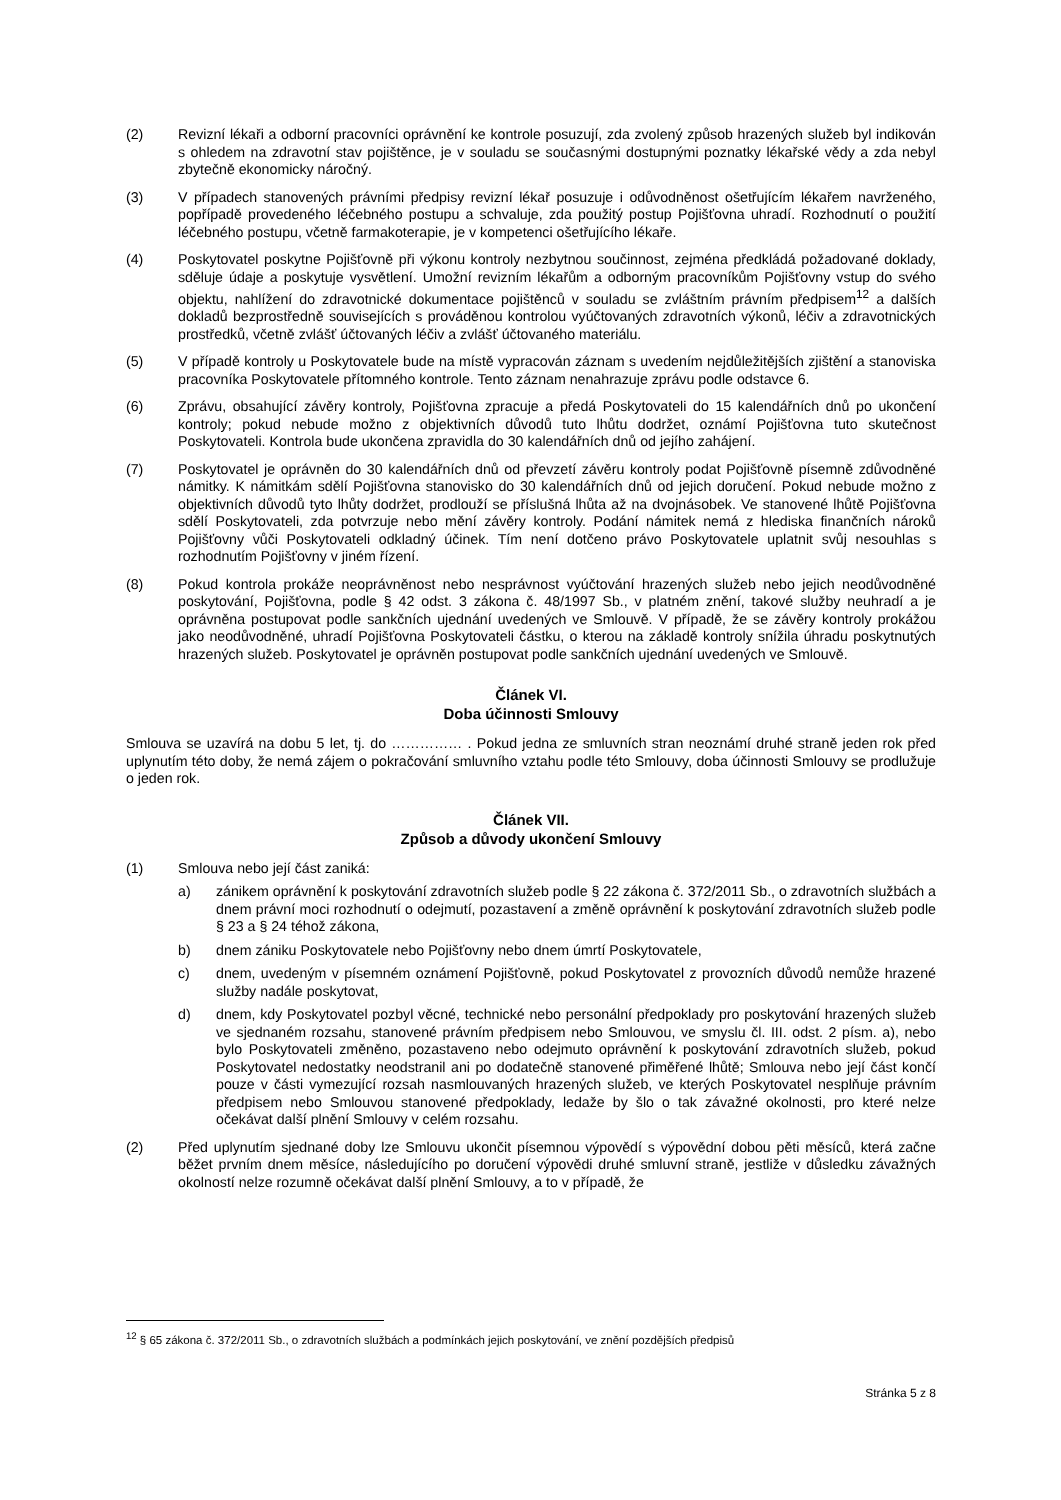(2) Revizní lékaři a odborní pracovníci oprávnění ke kontrole posuzují, zda zvolený způsob hrazených služeb byl indikován s ohledem na zdravotní stav pojištěnce, je v souladu se současnými dostupnými poznatky lékařské vědy a zda nebyl zbytečně ekonomicky náročný.
(3) V případech stanovených právními předpisy revizní lékař posuzuje i odůvodněnost ošetřujícím lékařem navrženého, popřípadě provedeného léčebného postupu a schvaluje, zda použitý postup Pojišťovna uhradí. Rozhodnutí o použití léčebného postupu, včetně farmakoterapie, je v kompetenci ošetřujícího lékaře.
(4) Poskytovatel poskytne Pojišťovně při výkonu kontroly nezbytnou součinnost, zejména předkládá požadované doklady, sděluje údaje a poskytuje vysvětlení. Umožní revizním lékařům a odborným pracovníkům Pojišťovny vstup do svého objektu, nahlížení do zdravotnické dokumentace pojištěnců v souladu se zvláštním právním předpisem<sup>12</sup> a dalších dokladů bezprostředně souvisejících s prováděnou kontrolou vyúčtovaných zdravotních výkonů, léčiv a zdravotnických prostředků, včetně zvlášť účtovaných léčiv a zvlášť účtovaného materiálu.
(5) V případě kontroly u Poskytovatele bude na místě vypracován záznam s uvedením nejdůležitějších zjištění a stanoviska pracovníka Poskytovatele přítomného kontrole. Tento záznam nenahrazuje zprávu podle odstavce 6.
(6) Zprávu, obsahující závěry kontroly, Pojišťovna zpracuje a předá Poskytovateli do 15 kalendářních dnů po ukončení kontroly; pokud nebude možno z objektivních důvodů tuto lhůtu dodržet, oznámí Pojišťovna tuto skutečnost Poskytovateli. Kontrola bude ukončena zpravidla do 30 kalendářních dnů od jejího zahájení.
(7) Poskytovatel je oprávněn do 30 kalendářních dnů od převzetí závěru kontroly podat Pojišťovně písemně zdůvodněné námitky. K námitkám sdělí Pojišťovna stanovisko do 30 kalendářních dnů od jejich doručení. Pokud nebude možno z objektivních důvodů tyto lhůty dodržet, prodlouží se příslušná lhůta až na dvojnásobek. Ve stanovené lhůtě Pojišťovna sdělí Poskytovateli, zda potvrzuje nebo mění závěry kontroly. Podání námitek nemá z hlediska finančních nároků Pojišťovny vůči Poskytovateli odkladný účinek. Tím není dotčeno právo Poskytovatele uplatnit svůj nesouhlas s rozhodnutím Pojišťovny v jiném řízení.
(8) Pokud kontrola prokáže neoprávněnost nebo nesprávnost vyúčtování hrazených služeb nebo jejich neodůvodněné poskytování, Pojišťovna, podle § 42 odst. 3 zákona č. 48/1997 Sb., v platném znění, takové služby neuhradí a je oprávněna postupovat podle sankčních ujednání uvedených ve Smlouvě. V případě, že se závěry kontroly prokážou jako neodůvodněné, uhradí Pojišťovna Poskytovateli částku, o kterou na základě kontroly snížila úhradu poskytnutých hrazených služeb. Poskytovatel je oprávněn postupovat podle sankčních ujednání uvedených ve Smlouvě.
Článek VI.
Doba účinnosti Smlouvy
Smlouva se uzavírá na dobu 5 let, tj. do …………… . Pokud jedna ze smluvních stran neoznámí druhé straně jeden rok před uplynutím této doby, že nemá zájem o pokračování smluvního vztahu podle této Smlouvy, doba účinnosti Smlouvy se prodlužuje o jeden rok.
Článek VII.
Způsob a důvody ukončení Smlouvy
(1) Smlouva nebo její část zaniká:
a) zánikem oprávnění k poskytování zdravotních služeb podle § 22 zákona č. 372/2011 Sb., o zdravotních službách a dnem právní moci rozhodnutí o odejmutí, pozastavení a změně oprávnění k poskytování zdravotních služeb podle § 23 a § 24 téhož zákona,
b) dnem zániku Poskytovatele nebo Pojišťovny nebo dnem úmrtí Poskytovatele,
c) dnem, uvedeným v písemném oznámení Pojišťovně, pokud Poskytovatel z provozních důvodů nemůže hrazené služby nadále poskytovat,
d) dnem, kdy Poskytovatel pozbyl věcné, technické nebo personální předpoklady pro poskytování hrazených služeb ve sjednaném rozsahu, stanovené právním předpisem nebo Smlouvou, ve smyslu čl. III. odst. 2 písm. a), nebo bylo Poskytovateli změněno, pozastaveno nebo odejmuto oprávnění k poskytování zdravotních služeb, pokud Poskytovatel nedostatky neodstranil ani po dodatečně stanovené přiměřené lhůtě; Smlouva nebo její část končí pouze v části vymezující rozsah nasmlouvaných hrazených služeb, ve kterých Poskytovatel nesplňuje právním předpisem nebo Smlouvou stanovené předpoklady, ledaže by šlo o tak závažné okolnosti, pro které nelze očekávat další plnění Smlouvy v celém rozsahu.
(2) Před uplynutím sjednané doby lze Smlouvu ukončit písemnou výpovědí s výpovědní dobou pěti měsíců, která začne běžet prvním dnem měsíce, následujícího po doručení výpovědi druhé smluvní straně, jestliže v důsledku závažných okolností nelze rozumně očekávat další plnění Smlouvy, a to v případě, že
<sup>12</sup> § 65 zákona č. 372/2011 Sb., o zdravotních službách a podmínkách jejich poskytování, ve znění pozdějších předpisů
Stránka 5 z 8